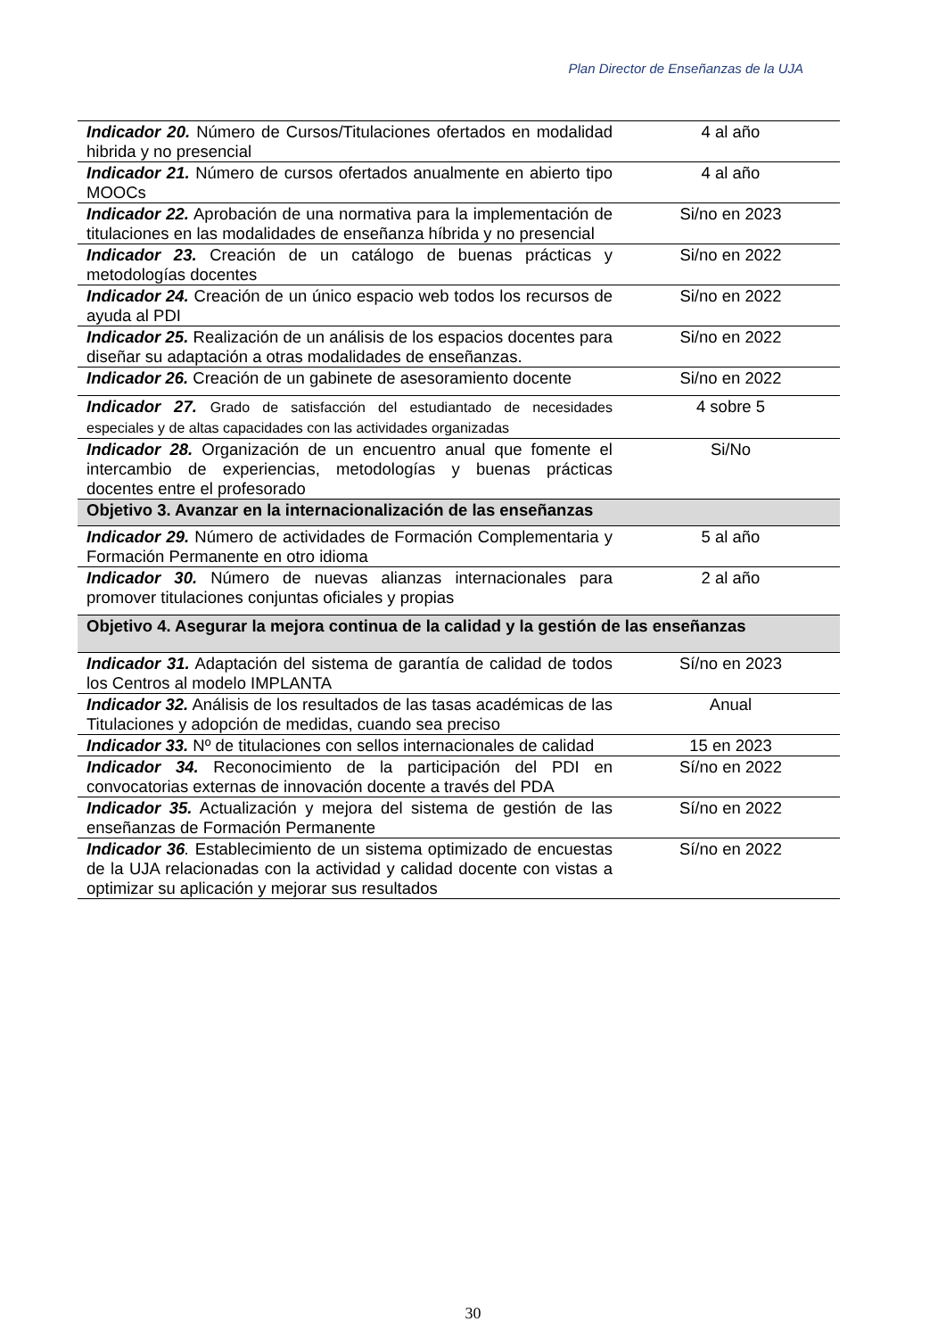Plan Director de Enseñanzas de la UJA
| Indicador 20. Número de Cursos/Titulaciones ofertados en modalidad hibrida y no presencial | 4 al año |
| Indicador 21. Número de cursos ofertados anualmente en abierto tipo MOOCs | 4 al año |
| Indicador 22. Aprobación de una normativa para la implementación de titulaciones en las modalidades de enseñanza híbrida y no presencial | Si/no en 2023 |
| Indicador 23. Creación de un catálogo de buenas prácticas y metodologías docentes | Si/no en 2022 |
| Indicador 24. Creación de un único espacio web todos los recursos de ayuda al PDI | Si/no en 2022 |
| Indicador 25. Realización de un análisis de los espacios docentes para diseñar su adaptación a otras modalidades de enseñanzas. | Si/no en 2022 |
| Indicador 26. Creación de un gabinete de asesoramiento docente | Si/no en 2022 |
| Indicador 27. Grado de satisfacción del estudiantado de necesidades especiales y de altas capacidades con las actividades organizadas | 4 sobre 5 |
| Indicador 28. Organización de un encuentro anual que fomente el intercambio de experiencias, metodologías y buenas prácticas docentes entre el profesorado | Si/No |
| Objetivo 3. Avanzar en la internacionalización de las enseñanzas | |
| Indicador 29. Número de actividades de Formación Complementaria y Formación Permanente en otro idioma | 5 al año |
| Indicador 30. Número de nuevas alianzas internacionales para promover titulaciones conjuntas oficiales y propias | 2 al año |
| Objetivo 4. Asegurar la mejora continua de la calidad y la gestión de las enseñanzas | |
| Indicador 31. Adaptación del sistema de garantía de calidad de todos los Centros al modelo IMPLANTA | Sí/no en 2023 |
| Indicador 32. Análisis de los resultados de las tasas académicas de las Titulaciones y adopción de medidas, cuando sea preciso | Anual |
| Indicador 33. Nº de titulaciones con sellos internacionales de calidad | 15 en 2023 |
| Indicador 34. Reconocimiento de la participación del PDI en convocatorias externas de innovación docente a través del PDA | Sí/no en 2022 |
| Indicador 35. Actualización y mejora del sistema de gestión de las enseñanzas de Formación Permanente | Sí/no en 2022 |
| Indicador 36 . Establecimiento de un sistema optimizado de encuestas de la UJA relacionadas con la actividad y calidad docente con vistas a optimizar su aplicación y mejorar sus resultados | Sí/no en 2022 |
30